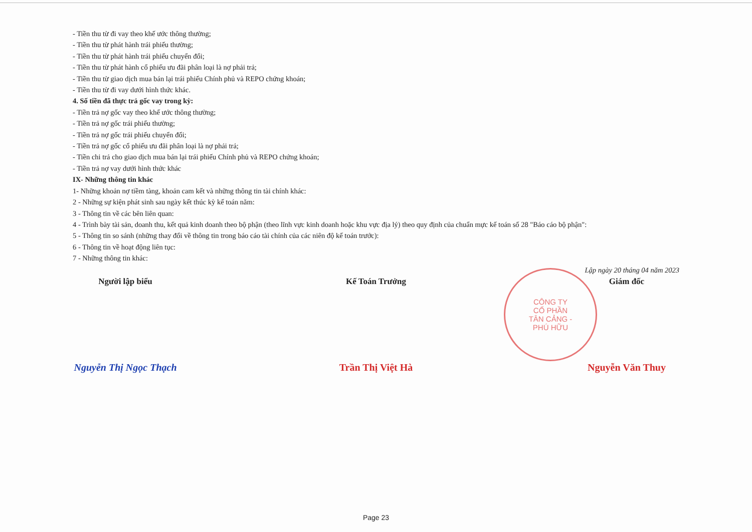- Tiền thu từ đi vay theo khế ước thông thường;
- Tiền thu từ phát hành trái phiếu thường;
- Tiền thu từ phát hành trái phiếu chuyển đổi;
- Tiền thu từ phát hành cổ phiếu ưu đãi phân loại là nợ phải trả;
- Tiền thu từ giao dịch mua bán lại trái phiếu Chính phủ và REPO chứng khoán;
- Tiền thu từ đi vay dưới hình thức khác.
4. Số tiền đã thực trả gốc vay trong kỳ:
- Tiền trả nợ gốc vay theo khế ước thông thường;
- Tiền trả nợ gốc trái phiếu thường;
- Tiền trả nợ gốc trái phiếu chuyển đổi;
- Tiền trả nợ gốc cổ phiếu ưu đãi phân loại là nợ phải trả;
- Tiền chi trả cho giao dịch mua bán lại trái phiếu Chính phủ và REPO chứng khoán;
- Tiền trả nợ vay dưới hình thức khác
IX- Những thông tin khác
1- Những khoản nợ tiềm tàng, khoản cam kết và những thông tin tài chính khác:
2 - Những sự kiện phát sinh sau ngày kết thúc kỳ kế toán năm:
3 - Thông tin về các bên liên quan:
4 - Trình bày tài sản, doanh thu, kết quả kinh doanh theo bộ phận (theo lĩnh vực kinh doanh hoặc khu vực địa lý) theo quy định của chuẩn mực kế toán số 28 "Báo cáo bộ phận":
5 - Thông tin so sánh (những thay đổi về thông tin trong báo cáo tài chính của các niên độ kế toán trước):
6 - Thông tin về hoạt động liên tục:
7 - Những thông tin khác:
Lập ngày 20 tháng 04 năm 2023
Người lập biểu Kế Toán Trưởng Giám đốc
Nguyễn Thị Ngọc Thạch Trần Thị Việt Hà Nguyễn Văn Thuy
CÔNG TY
CỔ PHẦN
TÂN CẢNG -
PHÚ HỮU
Page 23